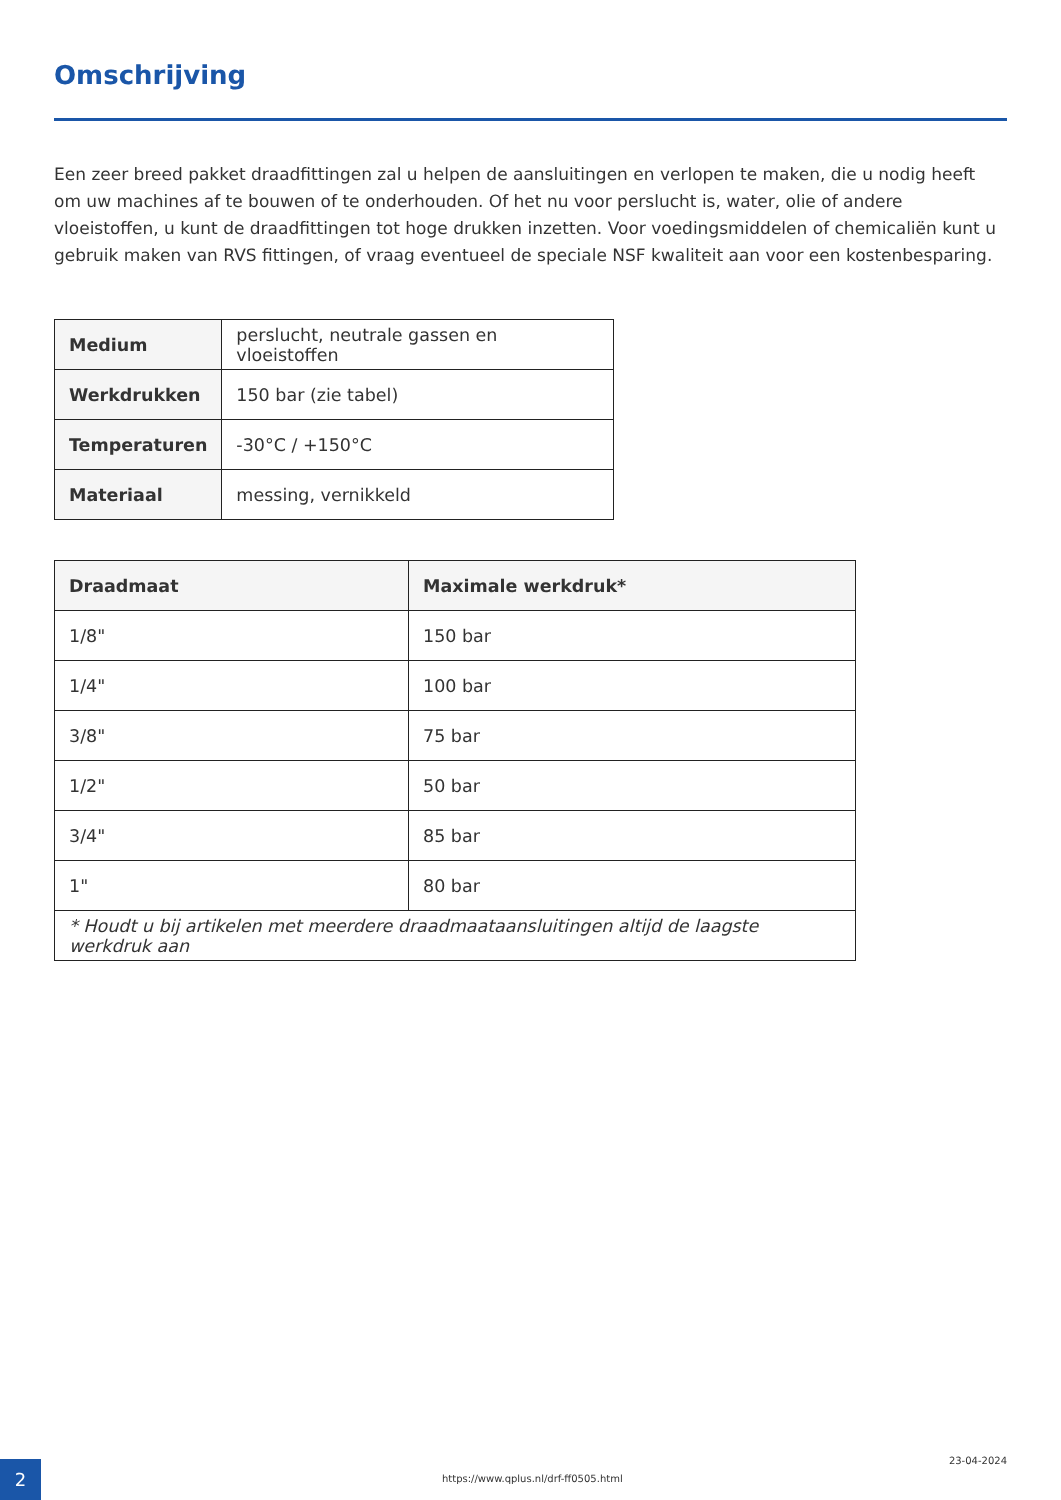Omschrijving
Een zeer breed pakket draadfittingen zal u helpen de aansluitingen en verlopen te maken, die u nodig heeft om uw machines af te bouwen of te onderhouden. Of het nu voor perslucht is, water, olie of andere vloeistoffen, u kunt de draadfittingen tot hoge drukken inzetten. Voor voedingsmiddelen of chemicaliën kunt u gebruik maken van RVS fittingen, of vraag eventueel de speciale NSF kwaliteit aan voor een kostenbesparing.
| Medium | perslucht, neutrale gassen en vloeistoffen |
| Werkdrukken | 150 bar (zie tabel) |
| Temperaturen | -30°C / +150°C |
| Materiaal | messing, vernikkeld |
| Draadmaat | Maximale werkdruk* |
| --- | --- |
| 1/8" | 150 bar |
| 1/4" | 100 bar |
| 3/8" | 75 bar |
| 1/2" | 50 bar |
| 3/4" | 85 bar |
| 1" | 80 bar |
| * Houdt u bij artikelen met meerdere draadmaataansluitingen altijd de laagste werkdruk aan | |
2
https://www.qplus.nl/drf-ff0505.html
23-04-2024